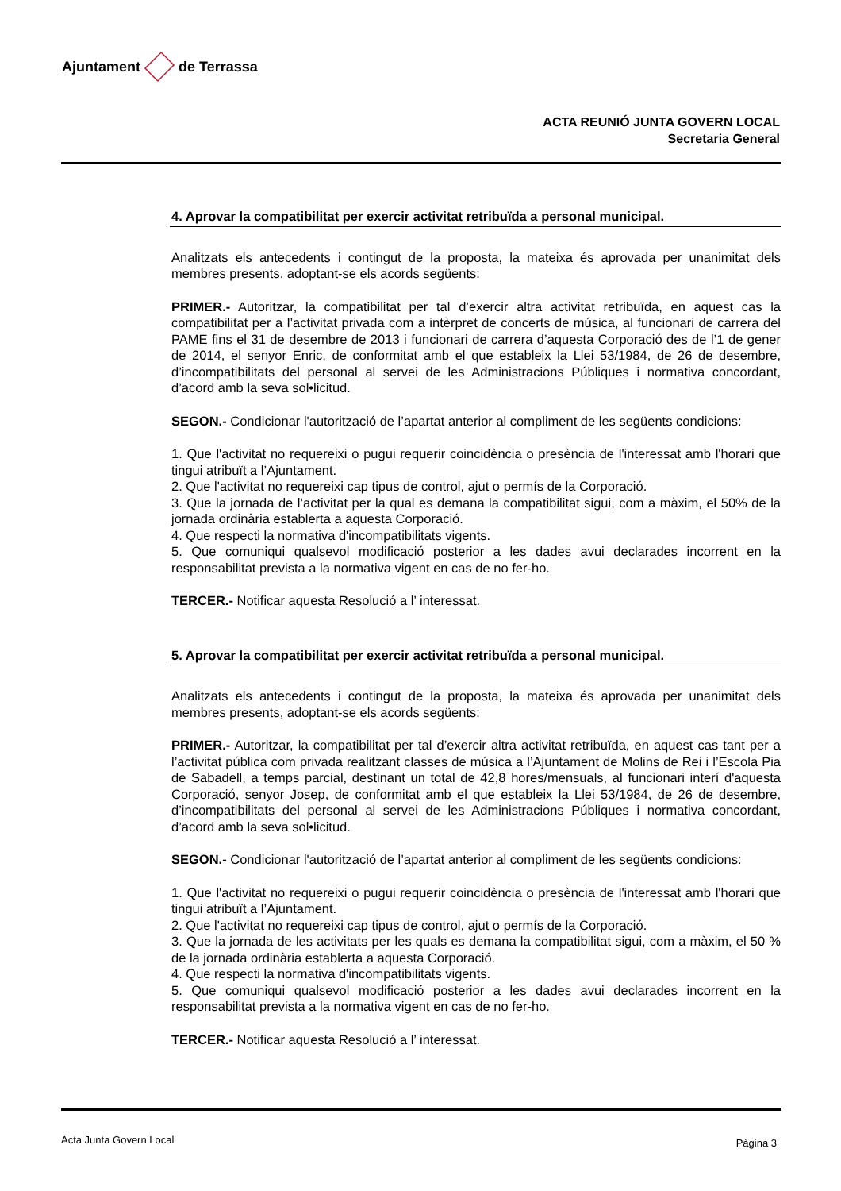Ajuntament de Terrassa
ACTA REUNIÓ JUNTA GOVERN LOCAL
Secretaria General
4. Aprovar la compatibilitat per exercir activitat retribuïda a personal municipal.
Analitzats els antecedents i contingut de la proposta, la mateixa és aprovada per unanimitat dels membres presents, adoptant-se els acords següents:
PRIMER.- Autoritzar, la compatibilitat per tal d’exercir altra activitat retribuïda, en aquest cas la compatibilitat per a l’activitat privada com a intèrpret de concerts de música, al funcionari de carrera del PAME fins el 31 de desembre de 2013 i funcionari de carrera d’aquesta Corporació des de l’1 de gener de 2014, el senyor Enric, de conformitat amb el que estableix la Llei 53/1984, de 26 de desembre, d’incompatibilitats del personal al servei de les Administracions Públiques i normativa concordant, d’acord amb la seva sol•licitud.
SEGON.- Condicionar l'autorització de l’apartat anterior al compliment de les següents condicions:
1. Que l'activitat no requereixi o pugui requerir coincidència o presència de l'interessat amb l'horari que tingui atribuït a l’Ajuntament.
2. Que l'activitat no requereixi cap tipus de control, ajut o permís de la Corporació.
3. Que la jornada de l’activitat per la qual es demana la compatibilitat sigui, com a màxim, el 50% de la jornada ordinària establerta a aquesta Corporació.
4. Que respecti la normativa d'incompatibilitats vigents.
5. Que comuniqui qualsevol modificació posterior a les dades avui declarades incorrent en la responsabilitat prevista a la normativa vigent en cas de no fer-ho.
TERCER.- Notificar aquesta Resolució a l’ interessat.
5. Aprovar la compatibilitat per exercir activitat retribuïda a personal municipal.
Analitzats els antecedents i contingut de la proposta, la mateixa és aprovada per unanimitat dels membres presents, adoptant-se els acords següents:
PRIMER.- Autoritzar, la compatibilitat per tal d’exercir altra activitat retribuïda, en aquest cas tant per a l’activitat pública com privada realitzant classes de música a l’Ajuntament de Molins de Rei i l’Escola Pia de Sabadell, a temps parcial, destinant un total de 42,8 hores/mensuals, al funcionari interí d'aquesta Corporació, senyor Josep, de conformitat amb el que estableix la Llei 53/1984, de 26 de desembre, d’incompatibilitats del personal al servei de les Administracions Públiques i normativa concordant, d’acord amb la seva sol•licitud.
SEGON.- Condicionar l'autorització de l’apartat anterior al compliment de les següents condicions:
1. Que l'activitat no requereixi o pugui requerir coincidència o presència de l'interessat amb l'horari que tingui atribuït a l’Ajuntament.
2. Que l'activitat no requereixi cap tipus de control, ajut o permís de la Corporació.
3. Que la jornada de les activitats per les quals es demana la compatibilitat sigui, com a màxim, el 50 % de la jornada ordinària establerta a aquesta Corporació.
4. Que respecti la normativa d'incompatibilitats vigents.
5. Que comuniqui qualsevol modificació posterior a les dades avui declarades incorrent en la responsabilitat prevista a la normativa vigent en cas de no fer-ho.
TERCER.- Notificar aquesta Resolució a l’ interessat.
Acta Junta Govern Local Pàgina 3